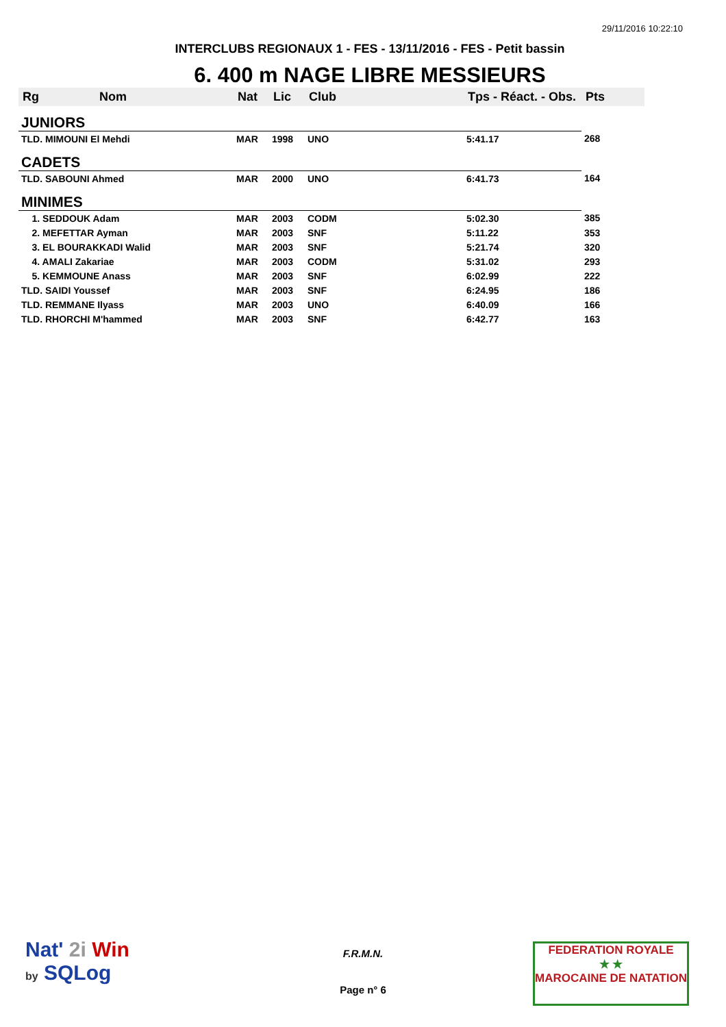29/11/2016 10:22:10
INTERCLUBS REGIONAUX 1 - FES - 13/11/2016 - FES - Petit bassin
6. 400 m NAGE LIBRE MESSIEURS
| Rg | Nom | Nat | Lic | Club | Tps - Réact. - Obs. | Pts |
| --- | --- | --- | --- | --- | --- | --- |
| JUNIORS | | | | | | |
| TLD. MIMOUNI El Mehdi | | MAR | 1998 | UNO | 5:41.17 | 268 |
| CADETS | | | | | | |
| TLD. SABOUNI Ahmed | | MAR | 2000 | UNO | 6:41.73 | 164 |
| MINIMES | | | | | | |
| 1. SEDDOUK Adam | | MAR | 2003 | CODM | 5:02.30 | 385 |
| 2. MEFETTAR Ayman | | MAR | 2003 | SNF | 5:11.22 | 353 |
| 3. EL BOURAKKADI Walid | | MAR | 2003 | SNF | 5:21.74 | 320 |
| 4. AMALI Zakariae | | MAR | 2003 | CODM | 5:31.02 | 293 |
| 5. KEMMOUNE Anass | | MAR | 2003 | SNF | 6:02.99 | 222 |
| TLD. SAIDI Youssef | | MAR | 2003 | SNF | 6:24.95 | 186 |
| TLD. REMMANE Ilyass | | MAR | 2003 | UNO | 6:40.09 | 166 |
| TLD. RHORCHI M'hammed | | MAR | 2003 | SNF | 6:42.77 | 163 |
Nat' 2i Win
by SQLog
F.R.M.N.
Page n° 6
FEDERATION ROYALE
★ ★
MAROCAINE DE NATATION